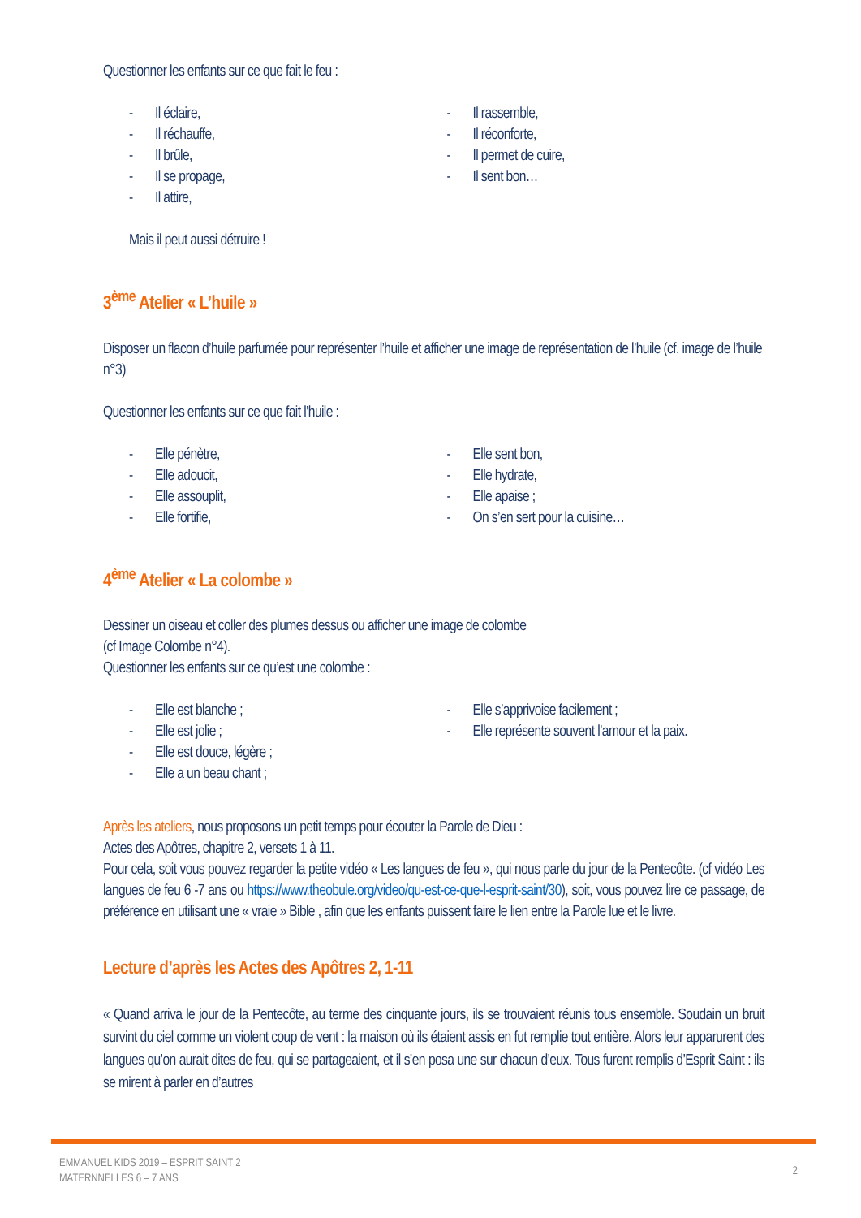Questionner les enfants sur ce que fait le feu :
- Il éclaire,
- Il réchauffe,
- Il brûle,
- Il se propage,
- Il attire,
- Il rassemble,
- Il réconforte,
- Il permet de cuire,
- Il sent bon…
Mais il peut aussi détruire !
3<sup>ème</sup> Atelier « L’huile »
Disposer un flacon d’huile parfumée pour représenter l’huile et afficher une image de représentation de l’huile (cf. image de l’huile n°3)
Questionner les enfants sur ce que fait l’huile :
- Elle pénètre,
- Elle adoucit,
- Elle assouplit,
- Elle fortifie,
- Elle sent bon,
- Elle hydrate,
- Elle apaise ;
- On s’en sert pour la cuisine…
4<sup>ème</sup> Atelier « La colombe »
Dessiner un oiseau et coller des plumes dessus ou afficher une image de colombe
(cf Image Colombe n°4).
Questionner les enfants sur ce qu’est une colombe :
- Elle est blanche ;
- Elle est jolie ;
- Elle est douce, légère ;
- Elle a un beau chant ;
- Elle s’apprivoise facilement ;
- Elle représente souvent l’amour et la paix.
Après les ateliers, nous proposons un petit temps pour écouter la Parole de Dieu :
Actes des Apôtres, chapitre 2, versets 1 à 11.
Pour cela, soit vous pouvez regarder la petite vidéo « Les langues de feu », qui nous parle du jour de la Pentecôte. (cf vidéo Les langues de feu 6 -7 ans ou https://www.theobule.org/video/qu-est-ce-que-l-esprit-saint/30), soit, vous pouvez lire ce passage, de préférence en utilisant une « vraie » Bible , afin que les enfants puissent faire le lien entre la Parole lue et le livre.
Lecture d’après les Actes des Apôtres 2, 1-11
« Quand arriva le jour de la Pentecôte, au terme des cinquante jours, ils se trouvaient réunis tous ensemble. Soudain un bruit survint du ciel comme un violent coup de vent : la maison où ils étaient assis en fut remplie tout entière. Alors leur apparurent des langues qu’on aurait dites de feu, qui se partageaient, et il s’en posa une sur chacun d’eux. Tous furent remplis d’Esprit Saint : ils se mirent à parler en d’autres
EMMANUEL KIDS 2019 – ESPRIT SAINT 2
MATERNNELLES 6 – 7 ANS
2